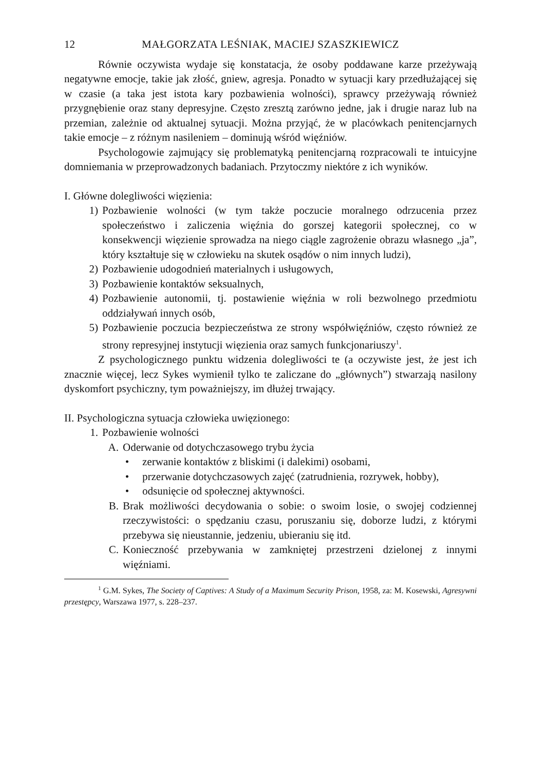12 MAŁGORZATA LEŚNIAK, MACIEJ SZASZKIEWICZ
Równie oczywista wydaje się konstatacja, że osoby poddawane karze przeżywają negatywne emocje, takie jak złość, gniew, agresja. Ponadto w sytuacji kary przedłużającej się w czasie (a taka jest istota kary pozbawienia wolności), sprawcy przeżywają również przygnębienie oraz stany depresyjne. Często zresztą zarówno jedne, jak i drugie naraz lub na przemian, zależnie od aktualnej sytuacji. Można przyjąć, że w placówkach penitencjarnych takie emocje – z różnym nasileniem – dominują wśród więźniów.
Psychologowie zajmujący się problematyką penitencjarną rozpracowali te intuicyjne domniemania w przeprowadzonych badaniach. Przytoczmy niektóre z ich wyników.
I. Główne dolegliwości więzienia:
1) Pozbawienie wolności (w tym także poczucie moralnego odrzucenia przez społeczeństwo i zaliczenia więźnia do gorszej kategorii społecznej, co w konsekwencji więzienie sprowadza na niego ciągle zagrożenie obrazu własnego „ja”, który kształtuje się w człowieku na skutek osądów o nim innych ludzi),
2) Pozbawienie udogodnień materialnych i usługowych,
3) Pozbawienie kontaktów seksualnych,
4) Pozbawienie autonomii, tj. postawienie więźnia w roli bezwolnego przedmiotu oddziaływań innych osób,
5) Pozbawienie poczucia bezpieczeństwa ze strony współwięźniów, często również ze strony represyjnej instytucji więzienia oraz samych funkcjonariuszy<sup>1</sup>.
Z psychologicznego punktu widzenia dolegliwości te (a oczywiste jest, że jest ich znacznie więcej, lecz Sykes wymienił tylko te zaliczane do „głównych”) stwarzają nasilony dyskomfort psychiczny, tym poważniejszy, im dłużej trwający.
II. Psychologiczna sytuacja człowieka uwięzionego:
1. Pozbawienie wolności
A. Oderwanie od dotychczasowego trybu życia
• zerwanie kontaktów z bliskimi (i dalekimi) osobami,
• przerwanie dotychczasowych zajęć (zatrudnienia, rozrywek, hobby),
• odsunięcie od społecznej aktywności.
B. Brak możliwości decydowania o sobie: o swoim losie, o swojej codziennej rzeczywistości: o spędzaniu czasu, poruszaniu się, doborze ludzi, z którymi przebywa się nieustannie, jedzeniu, ubieraniu się itd.
C. Konieczność przebywania w zamkniętej przestrzeni dzielonej z innymi więźniami.
<sup>1</sup> G.M. Sykes, The Society of Captives: A Study of a Maximum Security Prison, 1958, za: M. Kosewski, Agresywni przestępcy, Warszawa 1977, s. 228–237.